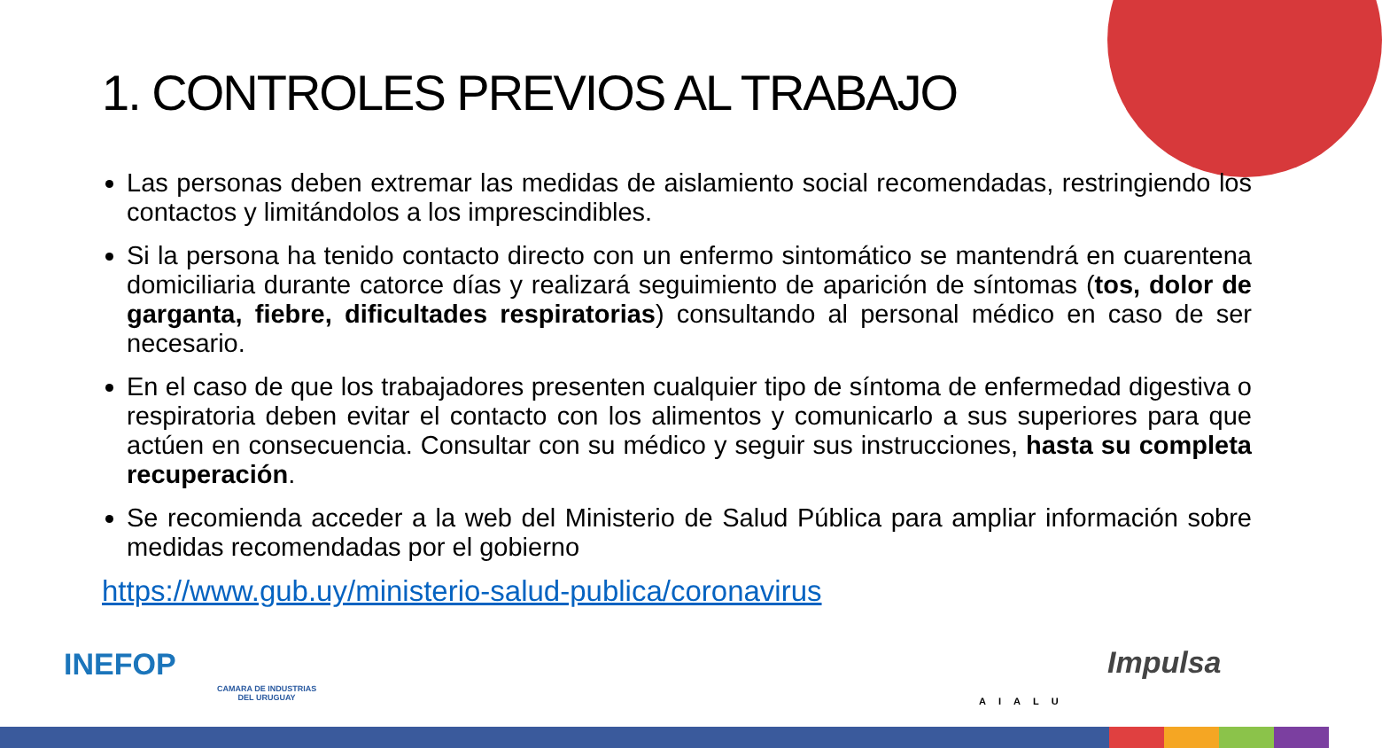1. CONTROLES PREVIOS AL TRABAJO
Las personas deben extremar las medidas de aislamiento social recomendadas, restringiendo los contactos y limitándolos a los imprescindibles.
Si la persona ha tenido contacto directo con un enfermo sintomático se mantendrá en cuarentena domiciliaria durante catorce días y realizará seguimiento de aparición de síntomas (tos, dolor de garganta, fiebre, dificultades respiratorias) consultando al personal médico en caso de ser necesario.
En el caso de que los trabajadores presenten cualquier tipo de síntoma de enfermedad digestiva o respiratoria deben evitar el contacto con los alimentos y comunicarlo a sus superiores para que actúen en consecuencia. Consultar con su médico y seguir sus instrucciones, hasta su completa recuperación.
Se recomienda acceder a la web del Ministerio de Salud Pública para ampliar información sobre medidas recomendadas por el gobierno
https://www.gub.uy/ministerio-salud-publica/coronavirus
INEFOP
CAMARA DE INDUSTRIAS
DEL URUGUAY AIALU
Impulsa